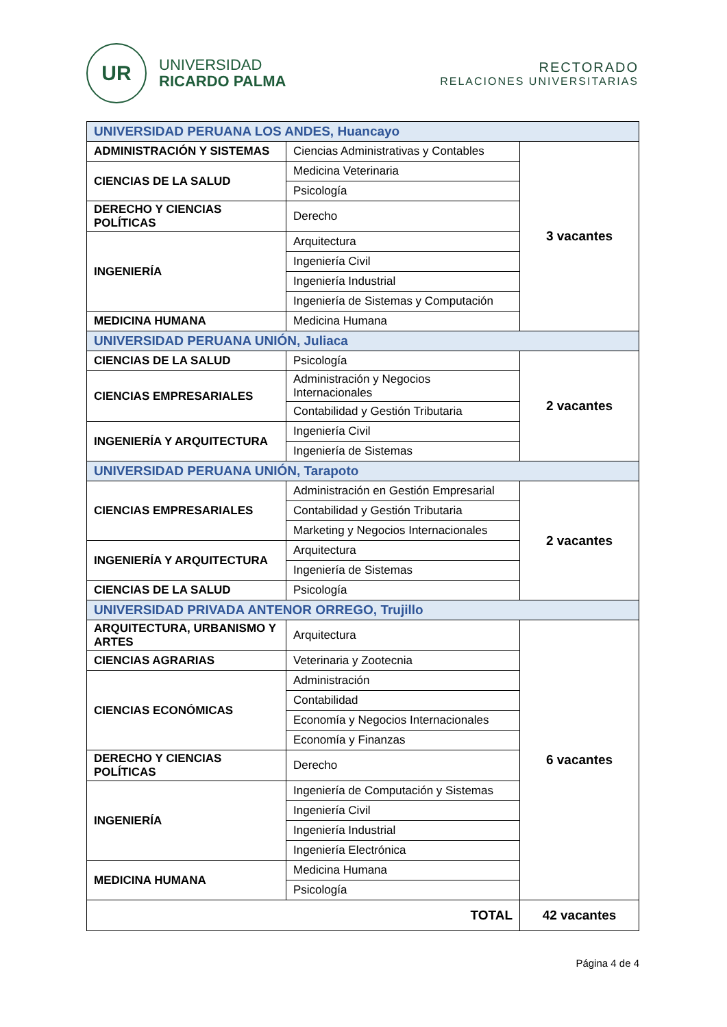UR
UNIVERSIDAD
RICARDO PALMA
RECTORADO
RELACIONES UNIVERSITARIAS
| UNIVERSIDAD PERUANA LOS ANDES, Huancayo | | |
| ADMINISTRACIÓN Y SISTEMAS | Ciencias Administrativas y Contables | 3 vacantes |
| CIENCIAS DE LA SALUD | Medicina Veterinaria | |
| | Psicología | |
| DERECHO Y CIENCIAS POLÍTICAS | Derecho | |
| INGENIERÍA | Arquitectura | |
| | Ingeniería Civil | |
| | Ingeniería Industrial | |
| | Ingeniería de Sistemas y Computación | |
| MEDICINA HUMANA | Medicina Humana | |
| UNIVERSIDAD PERUANA UNIÓN, Juliaca | | |
| CIENCIAS DE LA SALUD | Psicología | 2 vacantes |
| CIENCIAS EMPRESARIALES | Administración y Negocios Internacionales | |
| | Contabilidad y Gestión Tributaria | |
| INGENIERÍA Y ARQUITECTURA | Ingeniería Civil | |
| | Ingeniería de Sistemas | |
| UNIVERSIDAD PERUANA UNIÓN, Tarapoto | | |
| CIENCIAS EMPRESARIALES | Administración en Gestión Empresarial | 2 vacantes |
| | Contabilidad y Gestión Tributaria | |
| | Marketing y Negocios Internacionales | |
| INGENIERÍA Y ARQUITECTURA | Arquitectura | |
| | Ingeniería de Sistemas | |
| CIENCIAS DE LA SALUD | Psicología | |
| UNIVERSIDAD PRIVADA ANTENOR ORREGO, Trujillo | | |
| ARQUITECTURA, URBANISMO Y ARTES | Arquitectura | 6 vacantes |
| CIENCIAS AGRARIAS | Veterinaria y Zootecnia | |
| CIENCIAS ECONÓMICAS | Administración | |
| | Contabilidad | |
| | Economía y Negocios Internacionales | |
| | Economía y Finanzas | |
| DERECHO Y CIENCIAS POLÍTICAS | Derecho | |
| INGENIERÍA | Ingeniería de Computación y Sistemas | |
| | Ingeniería Civil | |
| | Ingeniería Industrial | |
| | Ingeniería Electrónica | |
| MEDICINA HUMANA | Medicina Humana | |
| | Psicología | |
| TOTAL | | 42 vacantes |
Página 4 de 4